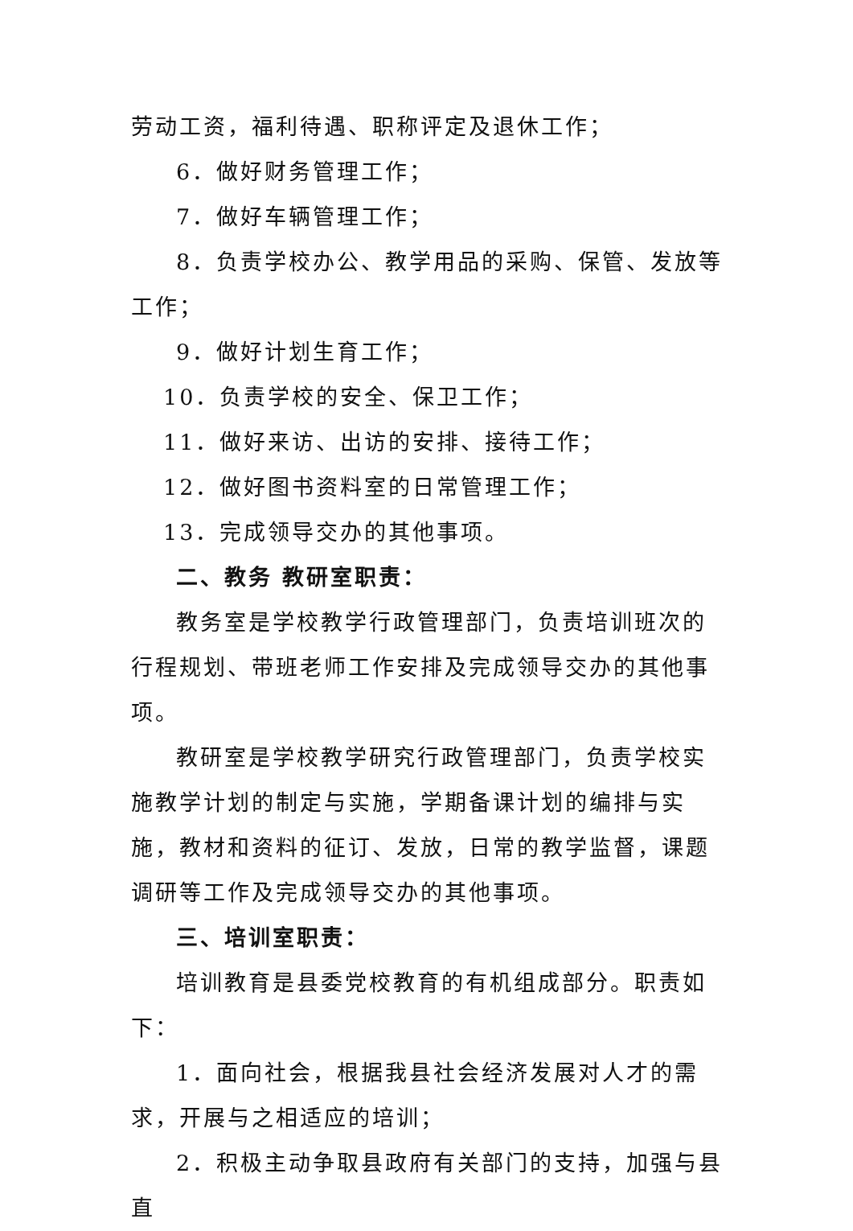劳动工资，福利待遇、职称评定及退休工作；
6．做好财务管理工作；
7．做好车辆管理工作；
8．负责学校办公、教学用品的采购、保管、发放等工作；
9．做好计划生育工作；
10．负责学校的安全、保卫工作；
11．做好来访、出访的安排、接待工作；
12．做好图书资料室的日常管理工作；
13．完成领导交办的其他事项。
二、教务 教研室职责：
教务室是学校教学行政管理部门，负责培训班次的行程规划、带班老师工作安排及完成领导交办的其他事项。
教研室是学校教学研究行政管理部门，负责学校实施教学计划的制定与实施，学期备课计划的编排与实施，教材和资料的征订、发放，日常的教学监督，课题调研等工作及完成领导交办的其他事项。
三、培训室职责：
培训教育是县委党校教育的有机组成部分。职责如下：
1．面向社会，根据我县社会经济发展对人才的需求，开展与之相适应的培训；
2．积极主动争取县政府有关部门的支持，加强与县直